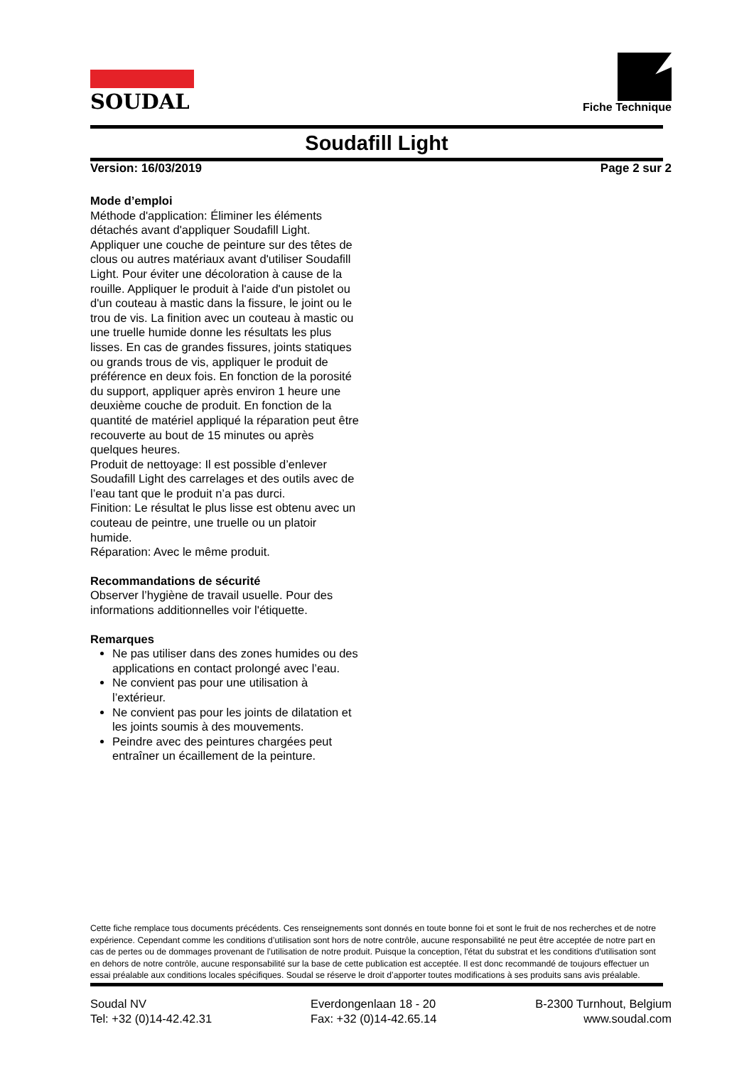SOUDAL
Fiche Technique
Soudafill Light
Version: 16/03/2019 Page 2 sur 2
Mode d’emploi
Méthode d'application: Éliminer les éléments détachés avant d'appliquer Soudafill Light. Appliquer une couche de peinture sur des têtes de clous ou autres matériaux avant d'utiliser Soudafill Light. Pour éviter une décoloration à cause de la rouille. Appliquer le produit à l'aide d'un pistolet ou d'un couteau à mastic dans la fissure, le joint ou le trou de vis. La finition avec un couteau à mastic ou une truelle humide donne les résultats les plus lisses. En cas de grandes fissures, joints statiques ou grands trous de vis, appliquer le produit de préférence en deux fois. En fonction de la porosité du support, appliquer après environ 1 heure une deuxième couche de produit. En fonction de la quantité de matériel appliqué la réparation peut être recouverte au bout de 15 minutes ou après quelques heures.
Produit de nettoyage: Il est possible d’enlever Soudafill Light des carrelages et des outils avec de l’eau tant que le produit n’a pas durci.
Finition: Le résultat le plus lisse est obtenu avec un couteau de peintre, une truelle ou un platoir humide.
Réparation: Avec le même produit.
Recommandations de sécurité
Observer l’hygiène de travail usuelle. Pour des informations additionnelles voir l'étiquette.
Remarques
Ne pas utiliser dans des zones humides ou des applications en contact prolongé avec l’eau.
Ne convient pas pour une utilisation à l’extérieur.
Ne convient pas pour les joints de dilatation et les joints soumis à des mouvements.
Peindre avec des peintures chargées peut entraîner un écaillement de la peinture.
Cette fiche remplace tous documents précédents. Ces renseignements sont donnés en toute bonne foi et sont le fruit de nos recherches et de notre expérience. Cependant comme les conditions d’utilisation sont hors de notre contrôle, aucune responsabilité ne peut être acceptée de notre part en cas de pertes ou de dommages provenant de l’utilisation de notre produit. Puisque la conception, l'état du substrat et les conditions d'utilisation sont en dehors de notre contrôle, aucune responsabilité sur la base de cette publication est acceptée. Il est donc recommandé de toujours effectuer un essai préalable aux conditions locales spécifiques. Soudal se réserve le droit d’apporter toutes modifications à ses produits sans avis préalable.
Soudal NV
Tel: +32 (0)14-42.42.31
Everdongenlaan 18 - 20
Fax: +32 (0)14-42.65.14
B-2300 Turnhout, Belgium
www.soudal.com